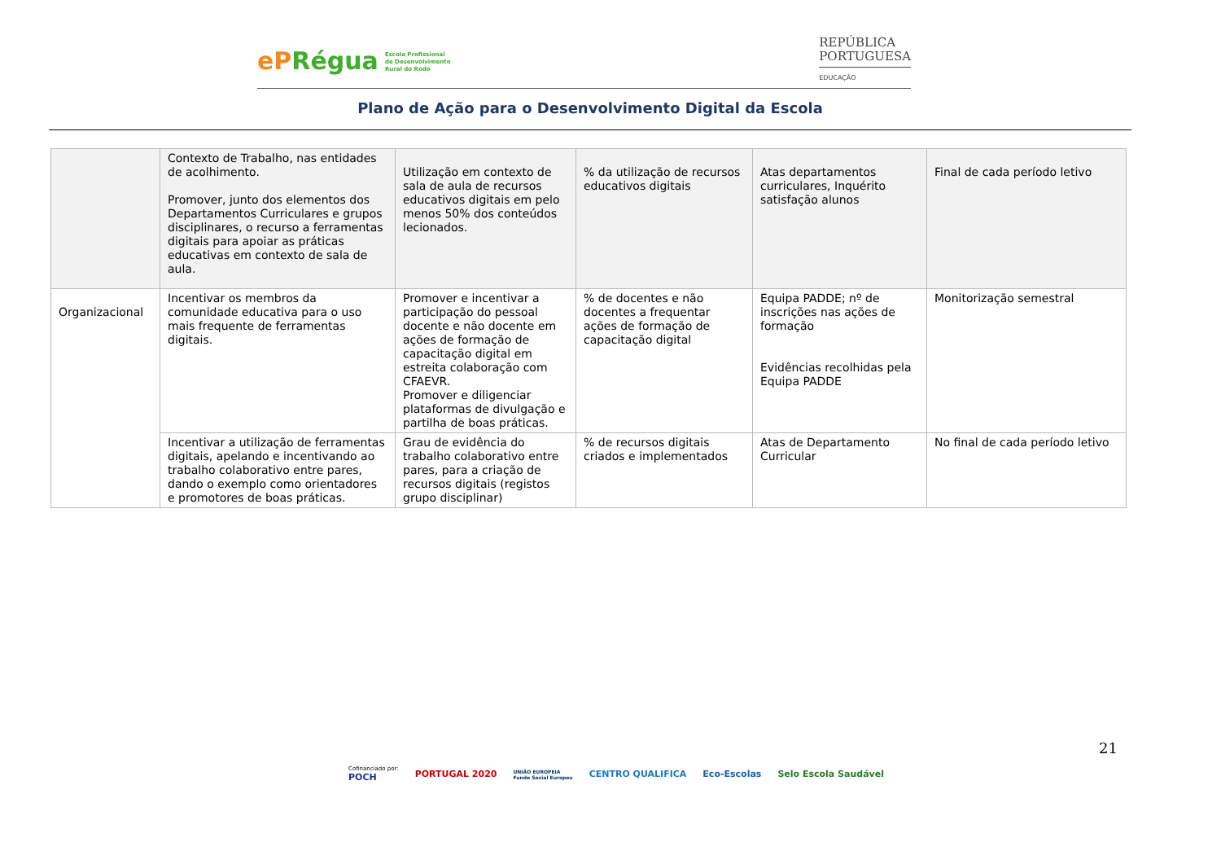ePRégua Escola Profissional
de Desenvolvimento
Rural do Rodo
REPÚBLICA
PORTUGUESA
EDUCAÇÃO
Plano de Ação para o Desenvolvimento Digital da Escola
| | Contexto de Trabalho, nas entidades de acolhimento. Promover, junto dos elementos dos Departamentos Curriculares e grupos disciplinares, o recurso a ferramentas digitais para apoiar as práticas educativas em contexto de sala de aula. | Utilização em contexto de sala de aula de recursos educativos digitais em pelo menos 50% dos conteúdos lecionados. | % da utilização de recursos educativos digitais | Atas departamentos curriculares, Inquérito satisfação alunos | Final de cada período letivo |
| Organizacional | Incentivar os membros da comunidade educativa para o uso mais frequente de ferramentas digitais. | Promover e incentivar a participação do pessoal docente e não docente em ações de formação de capacitação digital em estreita colaboração com CFAEVR. Promover e diligenciar plataformas de divulgação e partilha de boas práticas. | % de docentes e não docentes a frequentar ações de formação de capacitação digital | Equipa PADDE; nº de inscrições nas ações de formação Evidências recolhidas pela Equipa PADDE | Monitorização semestral |
| | Incentivar a utilização de ferramentas digitais, apelando e incentivando ao trabalho colaborativo entre pares, dando o exemplo como orientadores e promotores de boas práticas. | Grau de evidência do trabalho colaborativo entre pares, para a criação de recursos digitais (registos grupo disciplinar) | % de recursos digitais criados e implementados | Atas de Departamento Curricular | No final de cada período letivo |
21
Cofinanciado por:
POCH
PORTUGAL 2020
UNIÃO EUROPEIA
Fundo Social Europeu
CENTRO QUALIFICA Eco-Escolas Selo Escola Saudável